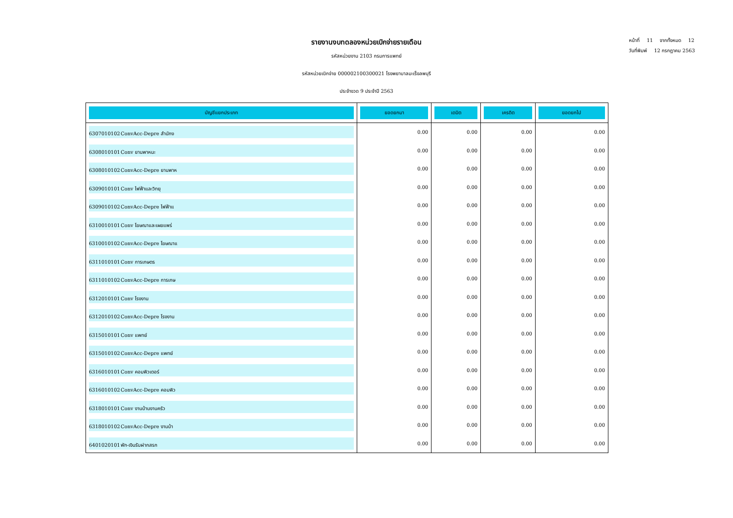รายงานงบทดลองหน่วยเบิกจ่ายรายเดือน
รหัสหน่วยงาน 2103 กรมการแพทย์
รหัสหน่วยเบิกจ่าย 000002100300021 โรงพยาบาลมะเร็งลพบุรี
ประจำงวด 9 ประจำปี 2563
หน้าที่ 11 จากทั้งหมด 12
วันที่พิมพ์ 12 กรกฎาคม 2563
| บัญชีแยกประเภท | ยอดยกมา | เดบิต | เครดิต | ยอดยกไป |
| --- | --- | --- | --- | --- |
| 6307010102 ConvAcc-Depre สำนักง | 0.00 | 0.00 | 0.00 | 0.00 |
| 6308010101 Conv ยานพาหนะ | 0.00 | 0.00 | 0.00 | 0.00 |
| 6308010102 ConvAcc-Depre ยานพาห | 0.00 | 0.00 | 0.00 | 0.00 |
| 6309010101 Conv ไฟฟ้าและวิทยุ | 0.00 | 0.00 | 0.00 | 0.00 |
| 6309010102 ConvAcc-Depre ไฟฟ้าแ | 0.00 | 0.00 | 0.00 | 0.00 |
| 6310010101 Conv โฆษณาและเผยแพร่ | 0.00 | 0.00 | 0.00 | 0.00 |
| 6310010102 ConvAcc-Depre โฆษณาแ | 0.00 | 0.00 | 0.00 | 0.00 |
| 6311010101 Conv การเกษตร | 0.00 | 0.00 | 0.00 | 0.00 |
| 6311010102 ConvAcc-Depre การเกษ | 0.00 | 0.00 | 0.00 | 0.00 |
| 6312010101 Conv โรงงาน | 0.00 | 0.00 | 0.00 | 0.00 |
| 6312010102 ConvAcc-Depre โรงงาน | 0.00 | 0.00 | 0.00 | 0.00 |
| 6315010101 Conv แพทย์ | 0.00 | 0.00 | 0.00 | 0.00 |
| 6315010102 ConvAcc-Depre แพทย์ | 0.00 | 0.00 | 0.00 | 0.00 |
| 6316010101 Conv คอมพิวเตอร์ | 0.00 | 0.00 | 0.00 | 0.00 |
| 6316010102 ConvAcc-Depre คอมพิว | 0.00 | 0.00 | 0.00 | 0.00 |
| 6318010101 Conv งานบ้านงานครัว | 0.00 | 0.00 | 0.00 | 0.00 |
| 6318010102 ConvAcc-Depre งานบ้า | 0.00 | 0.00 | 0.00 | 0.00 |
| 6401020101 พัก-เงินรับฝากสรก | 0.00 | 0.00 | 0.00 | 0.00 |